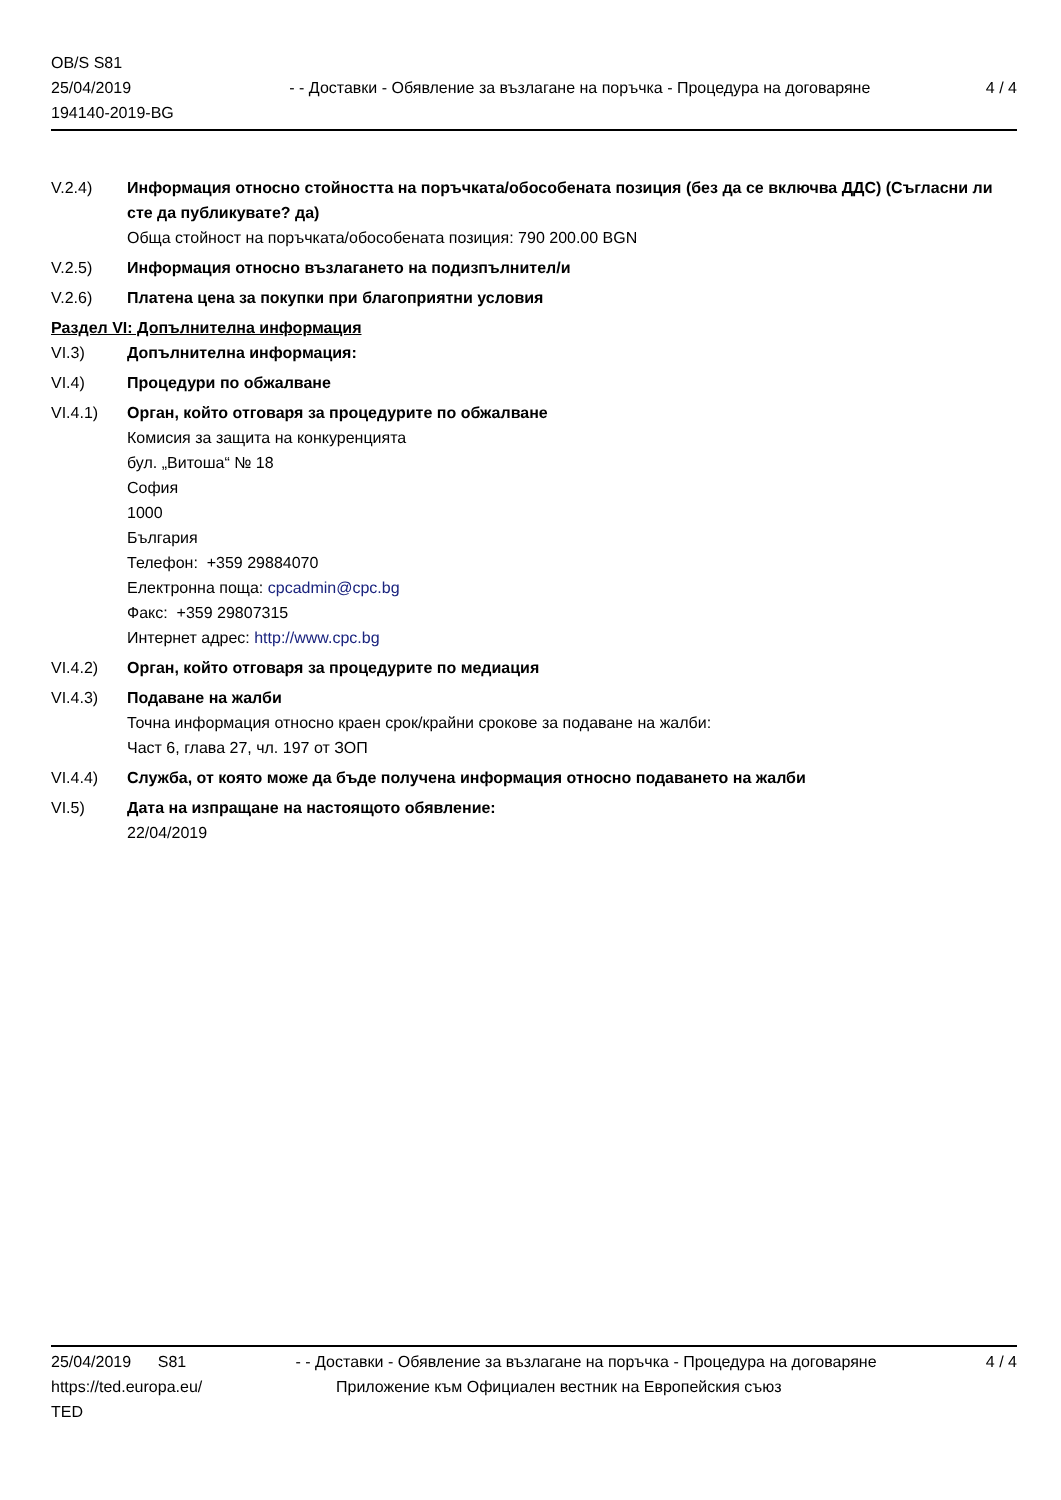OB/S S81
25/04/2019
194140-2019-BG
- - Доставки - Обявление за възлагане на поръчка - Процедура на договаряне
4 / 4
V.2.4) Информация относно стойността на поръчката/обособената позиция (без да се включва ДДС) (Съгласни ли сте да публикувате? да)
Обща стойност на поръчката/обособената позиция: 790 200.00 BGN
V.2.5) Информация относно възлагането на подизпълнител/и
V.2.6) Платена цена за покупки при благоприятни условия
Раздел VI: Допълнителна информация
VI.3) Допълнителна информация:
VI.4) Процедури по обжалване
VI.4.1) Орган, който отговаря за процедурите по обжалване
Комисия за защита на конкуренцията
бул. „Витоша“ № 18
София
1000
България
Телефон: +359 29884070
Електронна поща: cpcadmin@cpc.bg
Факс: +359 29807315
Интернет адрес: http://www.cpc.bg
VI.4.2) Орган, който отговаря за процедурите по медиация
VI.4.3) Подаване на жалби
Точна информация относно краен срок/крайни срокове за подаване на жалби:
Част 6, глава 27, чл. 197 от ЗОП
VI.4.4) Служба, от която може да бъде получена информация относно подаването на жалби
VI.5) Дата на изпращане на настоящото обявление:
22/04/2019
25/04/2019 S81 - - Доставки - Обявление за възлагане на поръчка - Процедура на договаряне 4 / 4
https://ted.europa.eu/
TED Приложение към Официален вестник на Европейския съюз